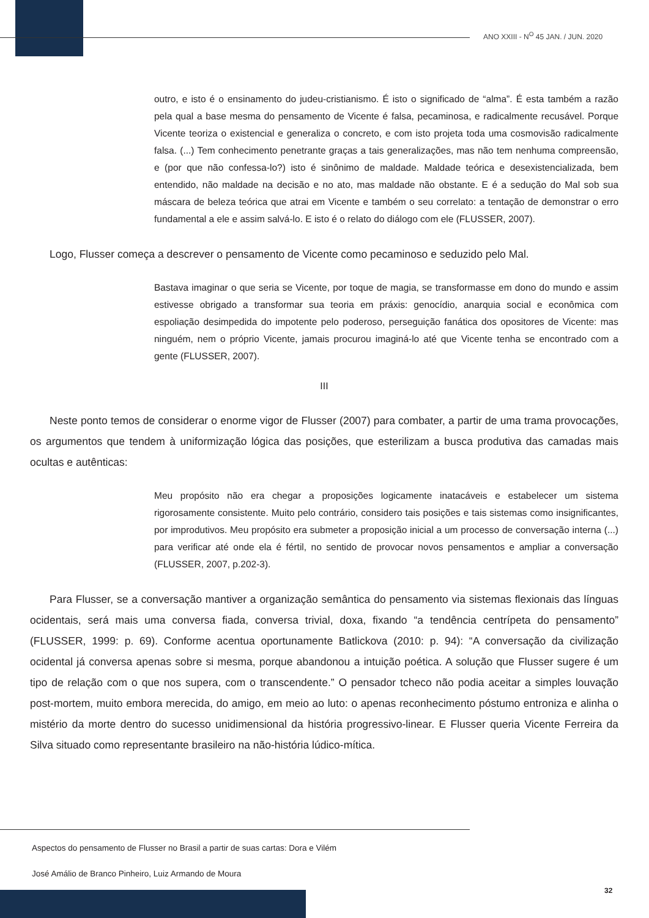ANO XXIII - N<sup>O</sup> 45 JAN. / JUN. 2020
outro, e isto é o ensinamento do judeu-cristianismo. É isto o significado de “alma”. É esta também a razão pela qual a base mesma do pensamento de Vicente é falsa, pecaminosa, e radicalmente recusável. Porque Vicente teoriza o existencial e generaliza o concreto, e com isto projeta toda uma cosmovisão radicalmente falsa. (...) Tem conhecimento penetrante graças a tais generalizações, mas não tem nenhuma compreensão, e (por que não confessa-lo?) isto é sinônimo de maldade. Maldade teórica e desexistencializada, bem entendido, não maldade na decisão e no ato, mas maldade não obstante. E é a sedução do Mal sob sua máscara de beleza teórica que atrai em Vicente e também o seu correlato: a tentação de demonstrar o erro fundamental a ele e assim salvá-lo. E isto é o relato do diálogo com ele (FLUSSER, 2007).
Logo, Flusser começa a descrever o pensamento de Vicente como pecaminoso e seduzido pelo Mal.
Bastava imaginar o que seria se Vicente, por toque de magia, se transformasse em dono do mundo e assim estivesse obrigado a transformar sua teoria em práxis: genocídio, anarquia social e econômica com espoliação desimpedida do impotente pelo poderoso, perseguição fanática dos opositores de Vicente: mas ninguém, nem o próprio Vicente, jamais procurou imaginá-lo até que Vicente tenha se encontrado com a gente (FLUSSER, 2007).
III
Neste ponto temos de considerar o enorme vigor de Flusser (2007) para combater, a partir de uma trama provocações, os argumentos que tendem à uniformização lógica das posições, que esterilizam a busca produtiva das camadas mais ocultas e autênticas:
Meu propósito não era chegar a proposições logicamente inatacáveis e estabelecer um sistema rigorosamente consistente. Muito pelo contrário, considero tais posições e tais sistemas como insignificantes, por improdutivos. Meu propósito era submeter a proposição inicial a um processo de conversação interna (...) para verificar até onde ela é fértil, no sentido de provocar novos pensamentos e ampliar a conversação (FLUSSER, 2007, p.202-3).
Para Flusser, se a conversação mantiver a organização semântica do pensamento via sistemas flexionais das línguas ocidentais, será mais uma conversa fiada, conversa trivial, doxa, fixando “a tendência centrípeta do pensamento” (FLUSSER, 1999: p. 69). Conforme acentua oportunamente Batlickova (2010: p. 94): “A conversação da civilização ocidental já conversa apenas sobre si mesma, porque abandonou a intuição poética. A solução que Flusser sugere é um tipo de relação com o que nos supera, com o transcendente.” O pensador tcheco não podia aceitar a simples louvação post-mortem, muito embora merecida, do amigo, em meio ao luto: o apenas reconhecimento póstumo entroniza e alinha o mistério da morte dentro do sucesso unidimensional da história progressivo-linear. E Flusser queria Vicente Ferreira da Silva situado como representante brasileiro na não-história lúdico-mítica.
Aspectos do pensamento de Flusser no Brasil a partir de suas cartas: Dora e Vilém
José Amálio de Branco Pinheiro, Luiz Armando de Moura
32